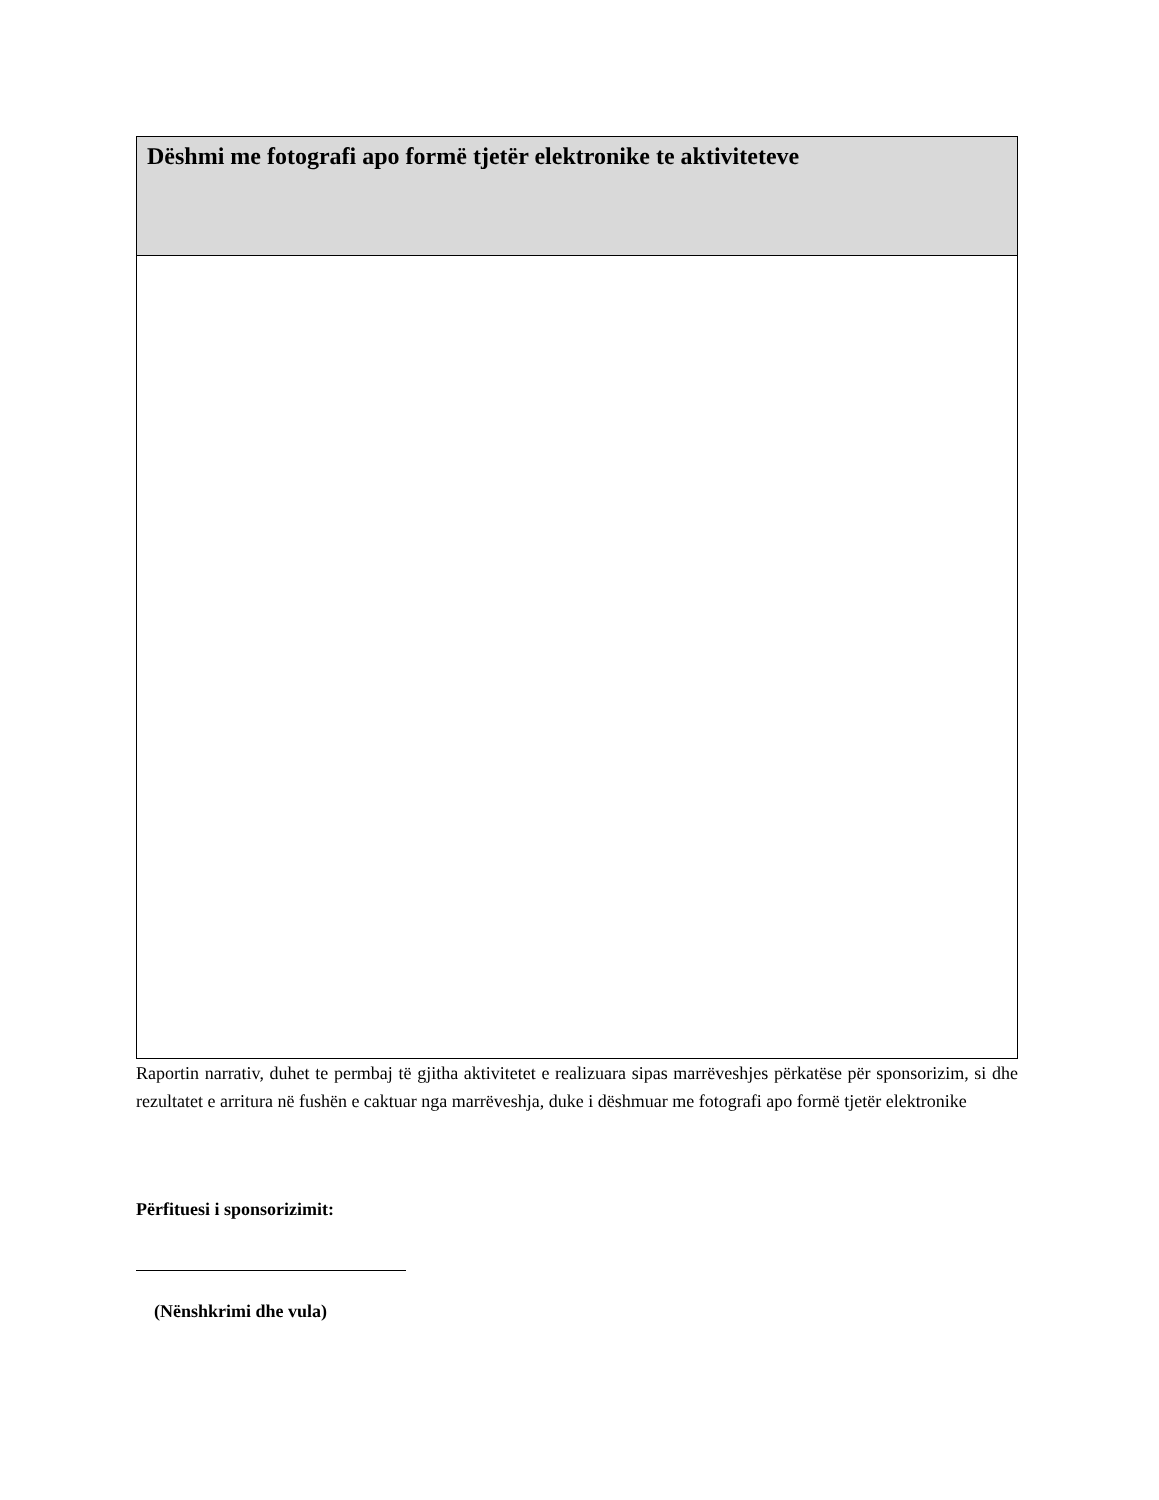| Dëshmi me fotografi apo formë tjetër elektronike te aktiviteteve |
Raportin narrativ, duhet te permbaj të gjitha aktivitetet e realizuara sipas marrëveshjes përkatëse për sponsorizim, si dhe rezultatet e arritura në fushën e caktuar nga marrëveshja, duke i dëshmuar me fotografi apo formë tjetër elektronike
Përfituesi i sponsorizimit:
(Nënshkrimi dhe vula)